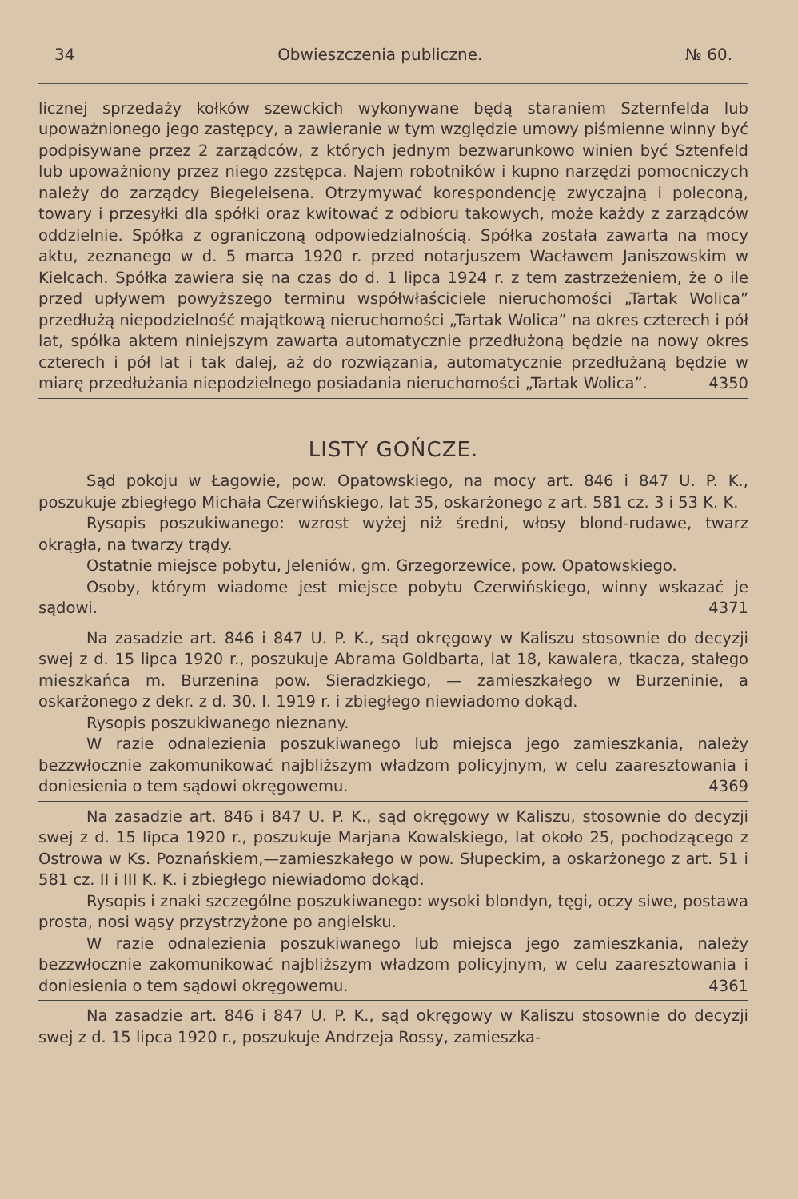34 Obwieszczenia publiczne. № 60.
licznej sprzedaży kołków szewckich wykonywane będą staraniem Szternfelda lub upoważnionego jego zastępcy, a zawieranie w tym względzie umowy piśmienne winny być podpisywane przez 2 zarządców, z których jednym bezwarunkowo winien być Sztenfeld lub upoważniony przez niego zzstępca. Najem robotników i kupno narzędzi pomocniczych należy do zarządcy Biegeleisena. Otrzymywać korespondencję zwyczajną i poleconą, towary i przesyłki dla spółki oraz kwitować z odbioru takowych, może każdy z zarządców oddzielnie. Spółka z ograniczoną odpowiedzialnością. Spółka została zawarta na mocy aktu, zeznanego w d. 5 marca 1920 r. przed notarjuszem Wacławem Janiszowskim w Kielcach. Spółka zawiera się na czas do d. 1 lipca 1924 r. z tem zastrzeżeniem, że o ile przed upływem powyższego terminu współwłaściciele nieruchomości „Tartak Wolica” przedłużą niepodzielność majątkową nieruchomości „Tartak Wolica” na okres czterech i pół lat, spółka aktem niniejszym zawarta automatycznie przedłużoną będzie na nowy okres czterech i pół lat i tak dalej, aż do rozwiązania, automatycznie przedłużaną będzie w miarę przedłużania niepodzielnego posiadania nieruchomości „Tartak Wolica”. 4350
LISTY GOŃCZE.
Sąd pokoju w Łagowie, pow. Opatowskiego, na mocy art. 846 i 847 U. P. K., poszukuje zbiegłego Michała Czerwińskiego, lat 35, oskarżonego z art. 581 cz. 3 i 53 K. K.
Rysopis poszukiwanego: wzrost wyżej niż średni, włosy blond-rudawe, twarz okrągła, na twarzy trądy.
Ostatnie miejsce pobytu, Jeleniów, gm. Grzegorzewice, pow. Opatowskiego.
Osoby, którym wiadome jest miejsce pobytu Czerwińskiego, winny wskazać je sądowi. 4371
Na zasadzie art. 846 i 847 U. P. K., sąd okręgowy w Kaliszu stosownie do decyzji swej z d. 15 lipca 1920 r., poszukuje Abrama Goldbarta, lat 18, kawalera, tkacza, stałego mieszkańca m. Burzenina pow. Sieradzkiego, — zamieszkałego w Burzeninie, a oskarżonego z dekr. z d. 30. I. 1919 r. i zbiegłego niewiadomo dokąd.
Rysopis poszukiwanego nieznany.
W razie odnalezienia poszukiwanego lub miejsca jego zamieszkania, należy bezzwłocznie zakomunikować najbliższym władzom policyjnym, w celu zaaresztowania i doniesienia o tem sądowi okręgowemu. 4369
Na zasadzie art. 846 i 847 U. P. K., sąd okręgowy w Kaliszu, stosownie do decyzji swej z d. 15 lipca 1920 r., poszukuje Marjana Kowalskiego, lat około 25, pochodzącego z Ostrowa w Ks. Poznańskiem,—zamieszkałego w pow. Słupeckim, a oskarżonego z art. 51 i 581 cz. II i III K. K. i zbiegłego niewiadomo dokąd.
Rysopis i znaki szczególne poszukiwanego: wysoki blondyn, tęgi, oczy siwe, postawa prosta, nosi wąsy przystrzyżone po angielsku.
W razie odnalezienia poszukiwanego lub miejsca jego zamieszkania, należy bezzwłocznie zakomunikować najbliższym władzom policyjnym, w celu zaaresztowania i doniesienia o tem sądowi okręgowemu. 4361
Na zasadzie art. 846 i 847 U. P. K., sąd okręgowy w Kaliszu stosownie do decyzji swej z d. 15 lipca 1920 r., poszukuje Andrzeja Rossy, zamieszka-